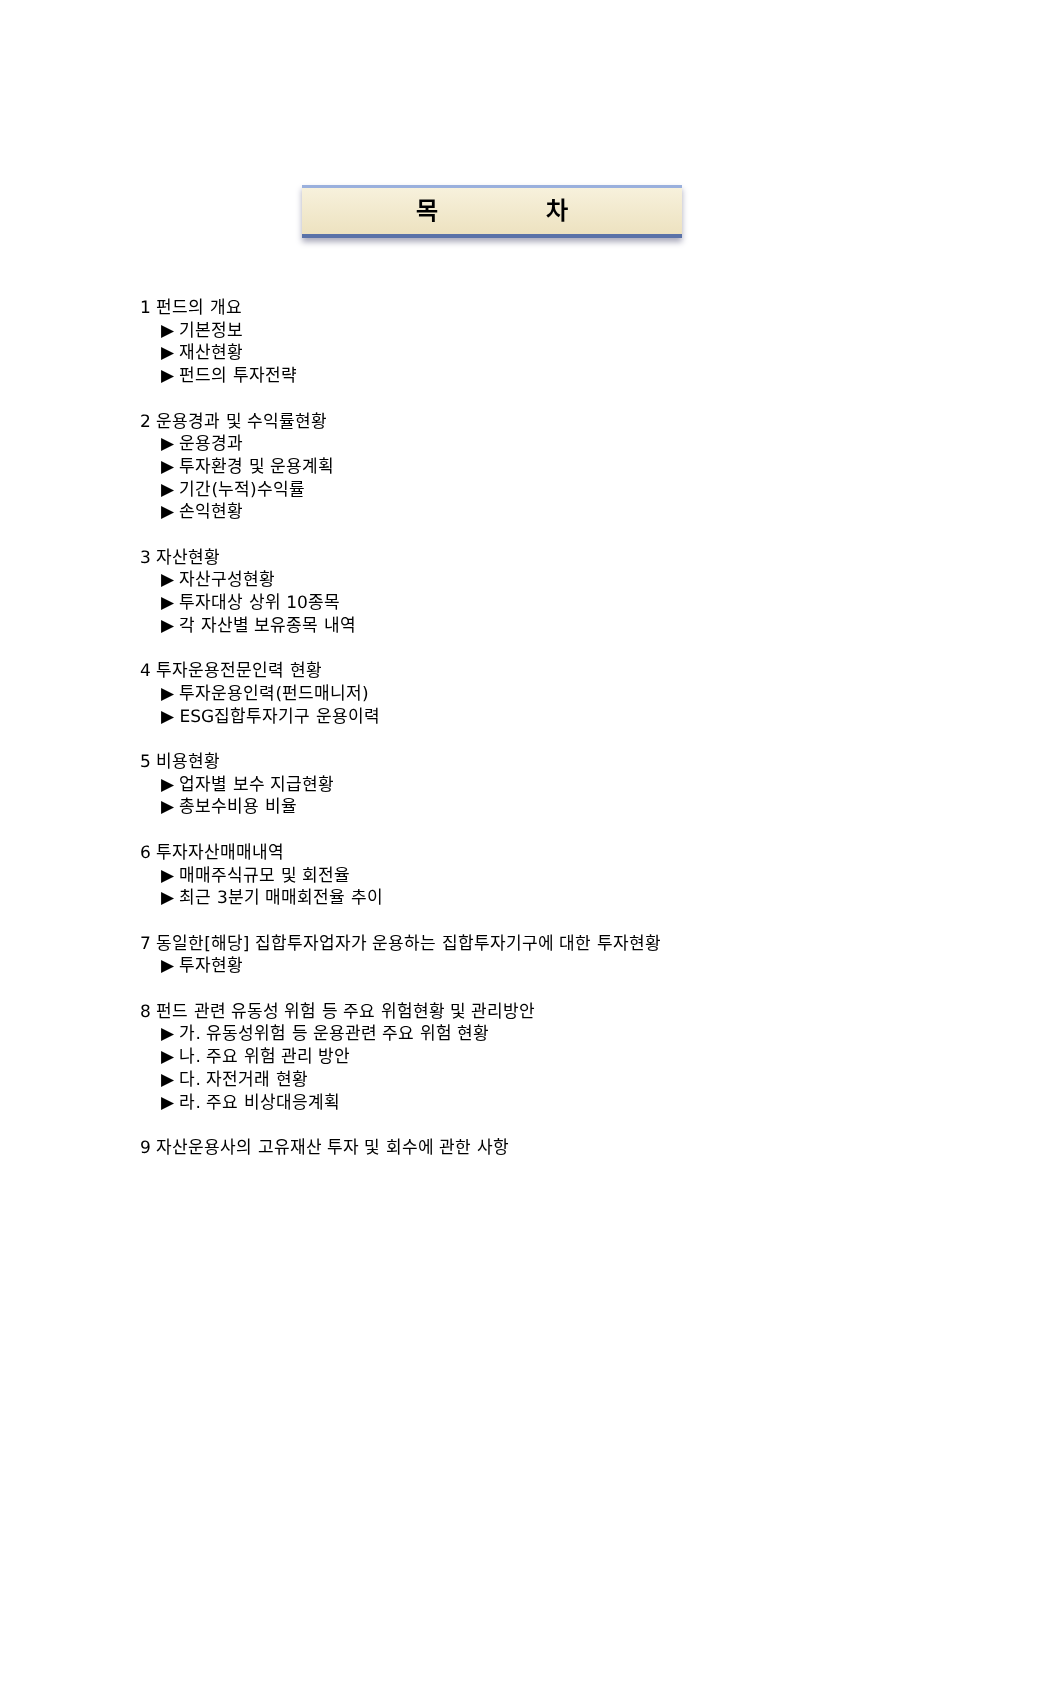목 차
1 펀드의 개요
▶ 기본정보
▶ 재산현황
▶ 펀드의 투자전략
2 운용경과 및 수익률현황
▶ 운용경과
▶ 투자환경 및 운용계획
▶ 기간(누적)수익률
▶ 손익현황
3 자산현황
▶ 자산구성현황
▶ 투자대상 상위 10종목
▶ 각 자산별 보유종목 내역
4 투자운용전문인력 현황
▶ 투자운용인력(펀드매니저)
▶ ESG집합투자기구 운용이력
5 비용현황
▶ 업자별 보수 지급현황
▶ 총보수비용 비율
6 투자자산매매내역
▶ 매매주식규모 및 회전율
▶ 최근 3분기 매매회전율 추이
7 동일한[해당] 집합투자업자가 운용하는 집합투자기구에 대한 투자현황
▶ 투자현황
8 펀드 관련 유동성 위험 등 주요 위험현황 및 관리방안
▶ 가. 유동성위험 등 운용관련 주요 위험 현황
▶ 나. 주요 위험 관리 방안
▶ 다. 자전거래 현황
▶ 라. 주요 비상대응계획
9 자산운용사의 고유재산 투자 및 회수에 관한 사항